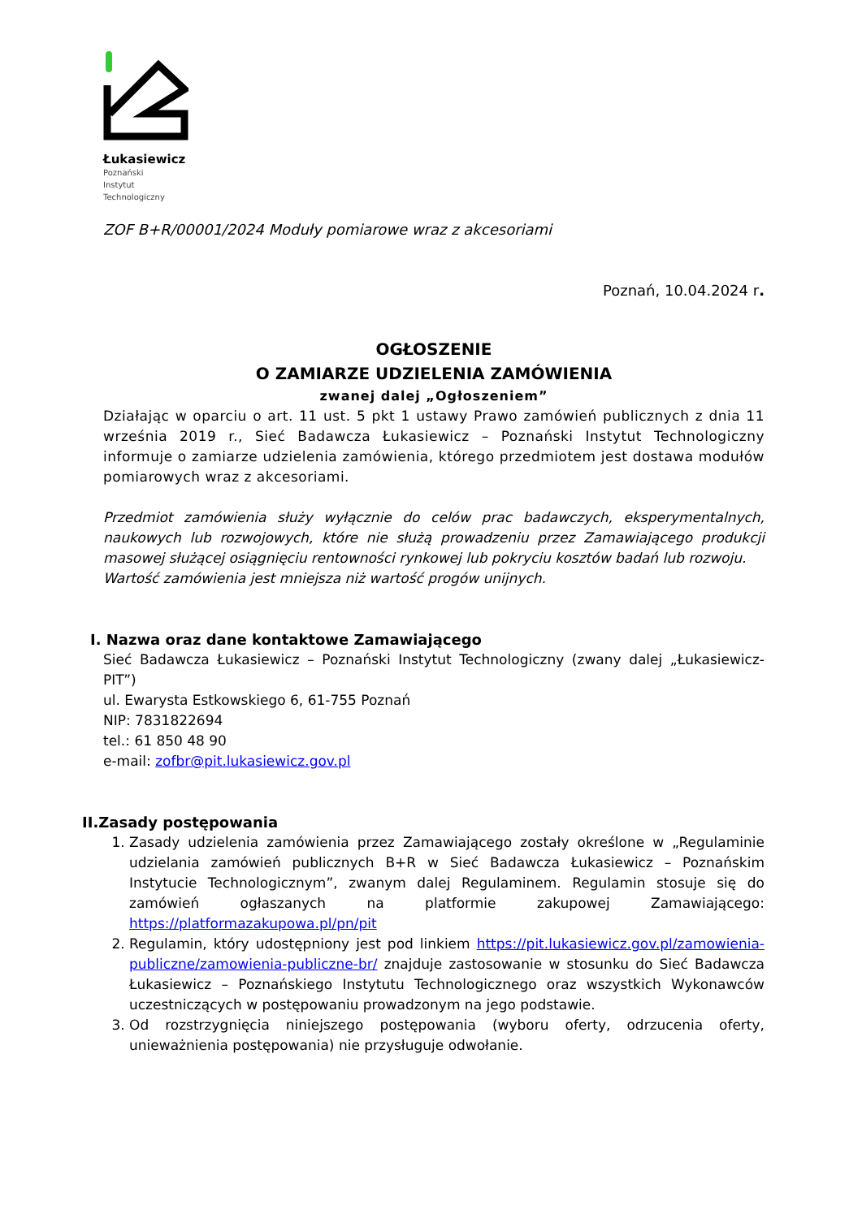Łukasiewicz
Poznański
Instytut
Technologiczny
ZOF B+R/00001/2024 Moduły pomiarowe wraz z akcesoriami
Poznań, 10.04.2024 r.
OGŁOSZENIE
O ZAMIARZE UDZIELENIA ZAMÓWIENIA
zwanej dalej „Ogłoszeniem”
Działając w oparciu o art. 11 ust. 5 pkt 1 ustawy Prawo zamówień publicznych z dnia 11 września 2019 r., Sieć Badawcza Łukasiewicz – Poznański Instytut Technologiczny informuje o zamiarze udzielenia zamówienia, którego przedmiotem jest dostawa modułów pomiarowych wraz z akcesoriami.
Przedmiot zamówienia służy wyłącznie do celów prac badawczych, eksperymentalnych, naukowych lub rozwojowych, które nie służą prowadzeniu przez Zamawiającego produkcji masowej służącej osiągnięciu rentowności rynkowej lub pokryciu kosztów badań lub rozwoju.
Wartość zamówienia jest mniejsza niż wartość progów unijnych.
I. Nazwa oraz dane kontaktowe Zamawiającego
Sieć Badawcza Łukasiewicz – Poznański Instytut Technologiczny (zwany dalej „Łukasiewicz-PIT”)
ul. Ewarysta Estkowskiego 6, 61-755 Poznań
NIP: 7831822694
tel.: 61 850 48 90
e-mail: zofbr@pit.lukasiewicz.gov.pl
II.Zasady postępowania
1. Zasady udzielenia zamówienia przez Zamawiającego zostały określone w „Regulaminie udzielania zamówień publicznych B+R w Sieć Badawcza Łukasiewicz – Poznańskim Instytucie Technologicznym”, zwanym dalej Regulaminem. Regulamin stosuje się do zamówień ogłaszanych na platformie zakupowej Zamawiającego: https://platformazakupowa.pl/pn/pit
2. Regulamin, który udostępniony jest pod linkiem https://pit.lukasiewicz.gov.pl/zamowienia-publiczne/zamowienia-publiczne-br/ znajduje zastosowanie w stosunku do Sieć Badawcza Łukasiewicz – Poznańskiego Instytutu Technologicznego oraz wszystkich Wykonawców uczestniczących w postępowaniu prowadzonym na jego podstawie.
3. Od rozstrzygnięcia niniejszego postępowania (wyboru oferty, odrzucenia oferty, unieważnienia postępowania) nie przysługuje odwołanie.